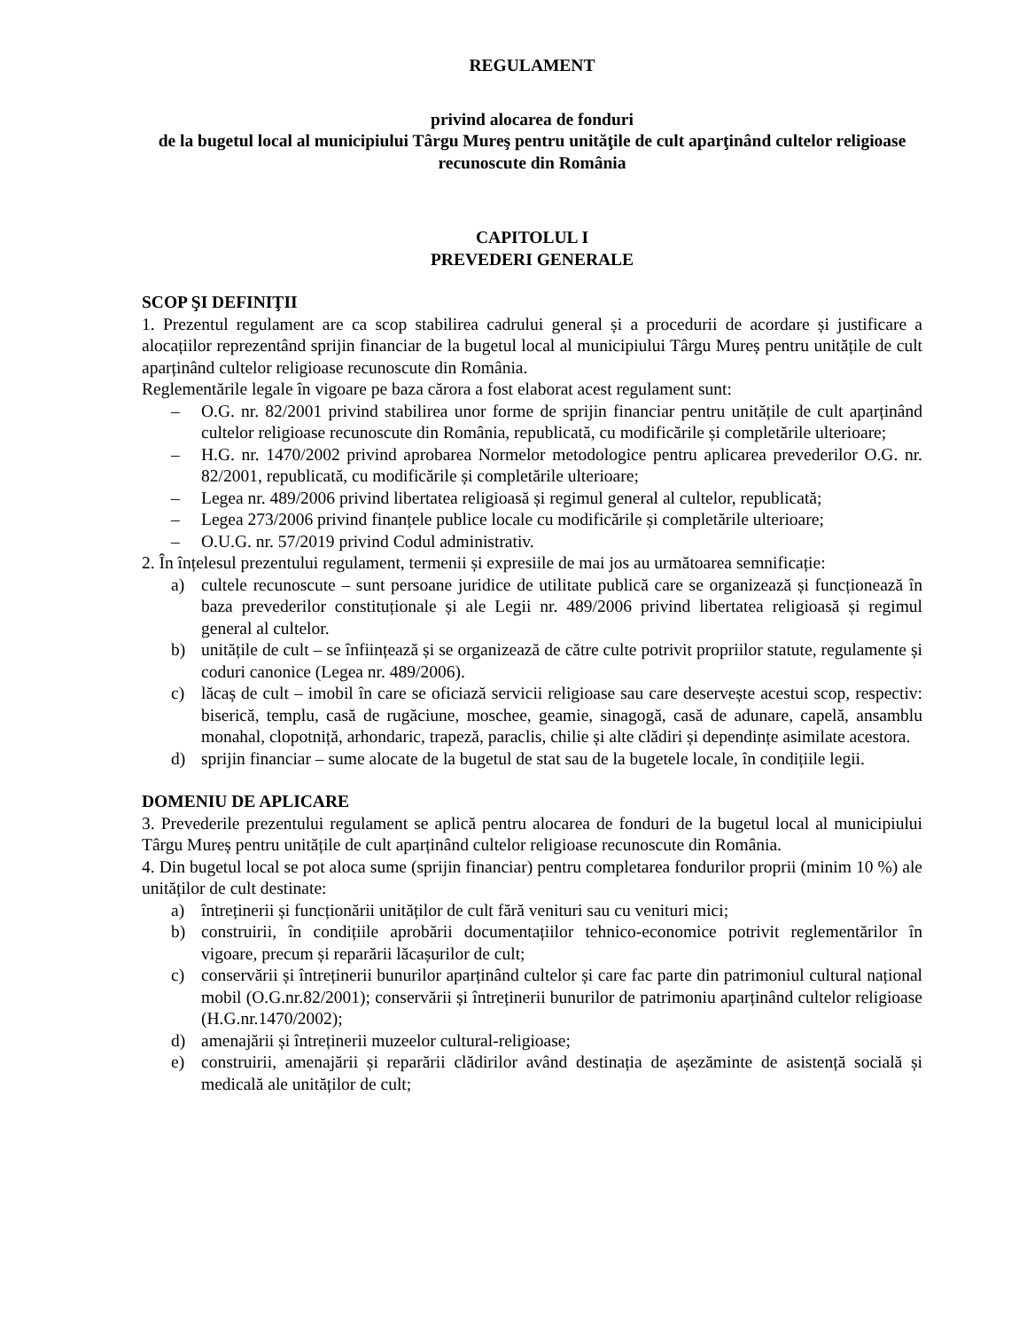REGULAMENT
privind alocarea de fonduri
de la bugetul local al municipiului Târgu Mureş pentru unităţile de cult aparţinând cultelor religioase recunoscute din România
CAPITOLUL I
PREVEDERI GENERALE
SCOP ŞI DEFINIŢII
1. Prezentul regulament are ca scop stabilirea cadrului general și a procedurii de acordare și justificare a alocațiilor reprezentând sprijin financiar de la bugetul local al municipiului Târgu Mureș pentru unitățile de cult aparținând cultelor religioase recunoscute din România.
Reglementările legale în vigoare pe baza cărora a fost elaborat acest regulament sunt:
– O.G. nr. 82/2001 privind stabilirea unor forme de sprijin financiar pentru unitățile de cult aparținând cultelor religioase recunoscute din România, republicată, cu modificările și completările ulterioare;
– H.G. nr. 1470/2002 privind aprobarea Normelor metodologice pentru aplicarea prevederilor O.G. nr. 82/2001, republicată, cu modificările și completările ulterioare;
– Legea nr. 489/2006 privind libertatea religioasă și regimul general al cultelor, republicată;
– Legea 273/2006 privind finanțele publice locale cu modificările și completările ulterioare;
– O.U.G. nr. 57/2019 privind Codul administrativ.
2. În înțelesul prezentului regulament, termenii și expresiile de mai jos au următoarea semnificație:
a) cultele recunoscute – sunt persoane juridice de utilitate publică care se organizează și funcționează în baza prevederilor constituționale și ale Legii nr. 489/2006 privind libertatea religioasă și regimul general al cultelor.
b) unitățile de cult – se înființează și se organizează de către culte potrivit propriilor statute, regulamente și coduri canonice (Legea nr. 489/2006).
c) lăcaș de cult – imobil în care se oficiază servicii religioase sau care deservește acestui scop, respectiv: biserică, templu, casă de rugăciune, moschee, geamie, sinagogă, casă de adunare, capelă, ansamblu monahal, clopotniță, arhondaric, trapeză, paraclis, chilie și alte clădiri și dependințe asimilate acestora.
d) sprijin financiar – sume alocate de la bugetul de stat sau de la bugetele locale, în condițiile legii.
DOMENIU DE APLICARE
3. Prevederile prezentului regulament se aplică pentru alocarea de fonduri de la bugetul local al municipiului Târgu Mureș pentru unitățile de cult aparținând cultelor religioase recunoscute din România.
4. Din bugetul local se pot aloca sume (sprijin financiar) pentru completarea fondurilor proprii (minim 10 %) ale unităților de cult destinate:
a) întreținerii și funcționării unităților de cult fără venituri sau cu venituri mici;
b) construirii, în condițiile aprobării documentațiilor tehnico-economice potrivit reglementărilor în vigoare, precum și reparării lăcașurilor de cult;
c) conservării și întreținerii bunurilor aparținând cultelor și care fac parte din patrimoniul cultural național mobil (O.G.nr.82/2001); conservării și întreținerii bunurilor de patrimoniu aparținând cultelor religioase (H.G.nr.1470/2002);
d) amenajării și întreținerii muzeelor cultural-religioase;
e) construirii, amenajării și reparării clădirilor având destinația de așezăminte de asistență socială și medicală ale unităților de cult;